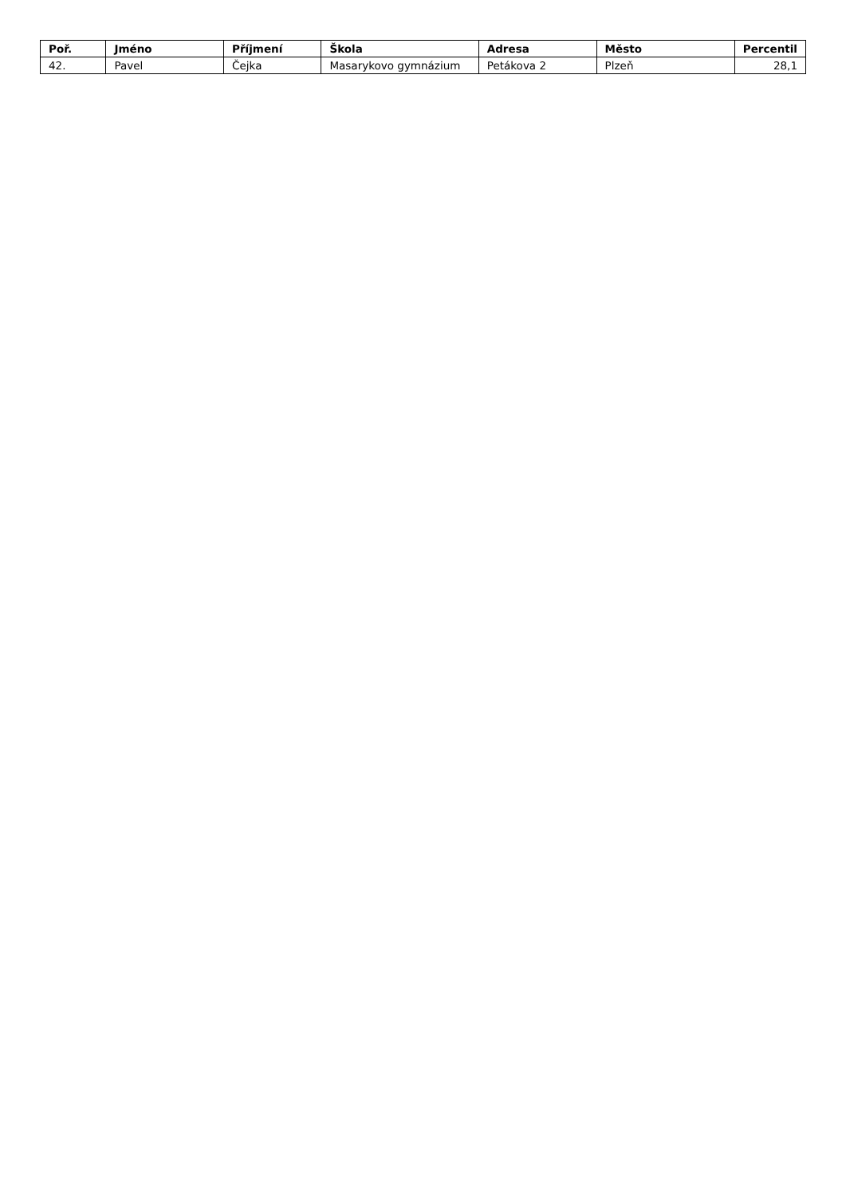| Poř. | Jméno | Příjmení | Škola | Adresa | Město | Percentil |
| --- | --- | --- | --- | --- | --- | --- |
| 42. | Pavel | Čejka | Masarykovo gymnázium | Petákova 2 | Plzeň | 28,1 |